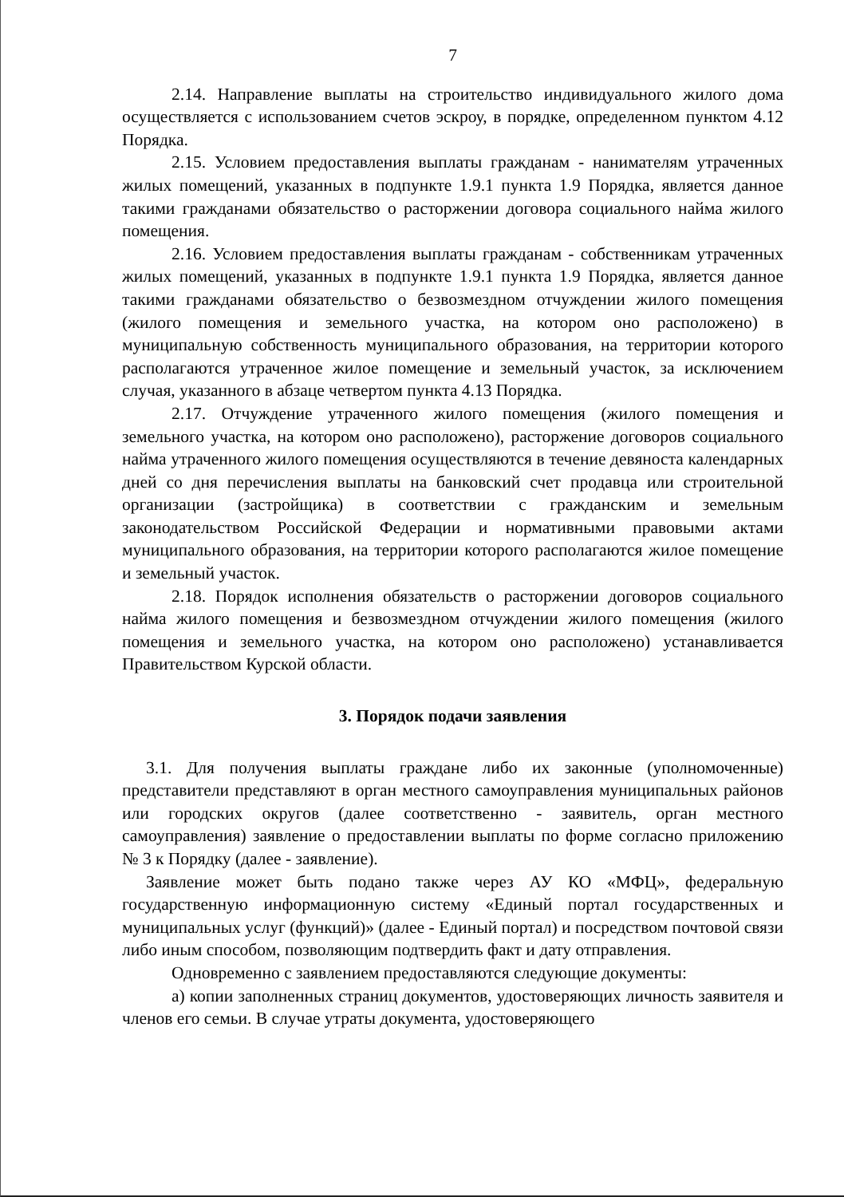7
2.14. Направление выплаты на строительство индивидуального жилого дома осуществляется с использованием счетов эскроу, в порядке, определенном пунктом 4.12 Порядка.
2.15. Условием предоставления выплаты гражданам - нанимателям утраченных жилых помещений, указанных в подпункте 1.9.1 пункта 1.9 Порядка, является данное такими гражданами обязательство о расторжении договора социального найма жилого помещения.
2.16. Условием предоставления выплаты гражданам - собственникам утраченных жилых помещений, указанных в подпункте 1.9.1 пункта 1.9 Порядка, является данное такими гражданами обязательство о безвозмездном отчуждении жилого помещения (жилого помещения и земельного участка, на котором оно расположено) в муниципальную собственность муниципального образования, на территории которого располагаются утраченное жилое помещение и земельный участок, за исключением случая, указанного в абзаце четвертом пункта 4.13 Порядка.
2.17. Отчуждение утраченного жилого помещения (жилого помещения и земельного участка, на котором оно расположено), расторжение договоров социального найма утраченного жилого помещения осуществляются в течение девяноста календарных дней со дня перечисления выплаты на банковский счет продавца или строительной организации (застройщика) в соответствии с гражданским и земельным законодательством Российской Федерации и нормативными правовыми актами муниципального образования, на территории которого располагаются жилое помещение и земельный участок.
2.18. Порядок исполнения обязательств о расторжении договоров социального найма жилого помещения и безвозмездном отчуждении жилого помещения (жилого помещения и земельного участка, на котором оно расположено) устанавливается Правительством Курской области.
3. Порядок подачи заявления
3.1. Для получения выплаты граждане либо их законные (уполномоченные) представители представляют в орган местного самоуправления муниципальных районов или городских округов (далее соответственно - заявитель, орган местного самоуправления) заявление о предоставлении выплаты по форме согласно приложению № 3 к Порядку (далее - заявление).
Заявление может быть подано также через АУ КО «МФЦ», федеральную государственную информационную систему «Единый портал государственных и муниципальных услуг (функций)» (далее - Единый портал) и посредством почтовой связи либо иным способом, позволяющим подтвердить факт и дату отправления.
Одновременно с заявлением предоставляются следующие документы:
а) копии заполненных страниц документов, удостоверяющих личность заявителя и членов его семьи. В случае утраты документа, удостоверяющего